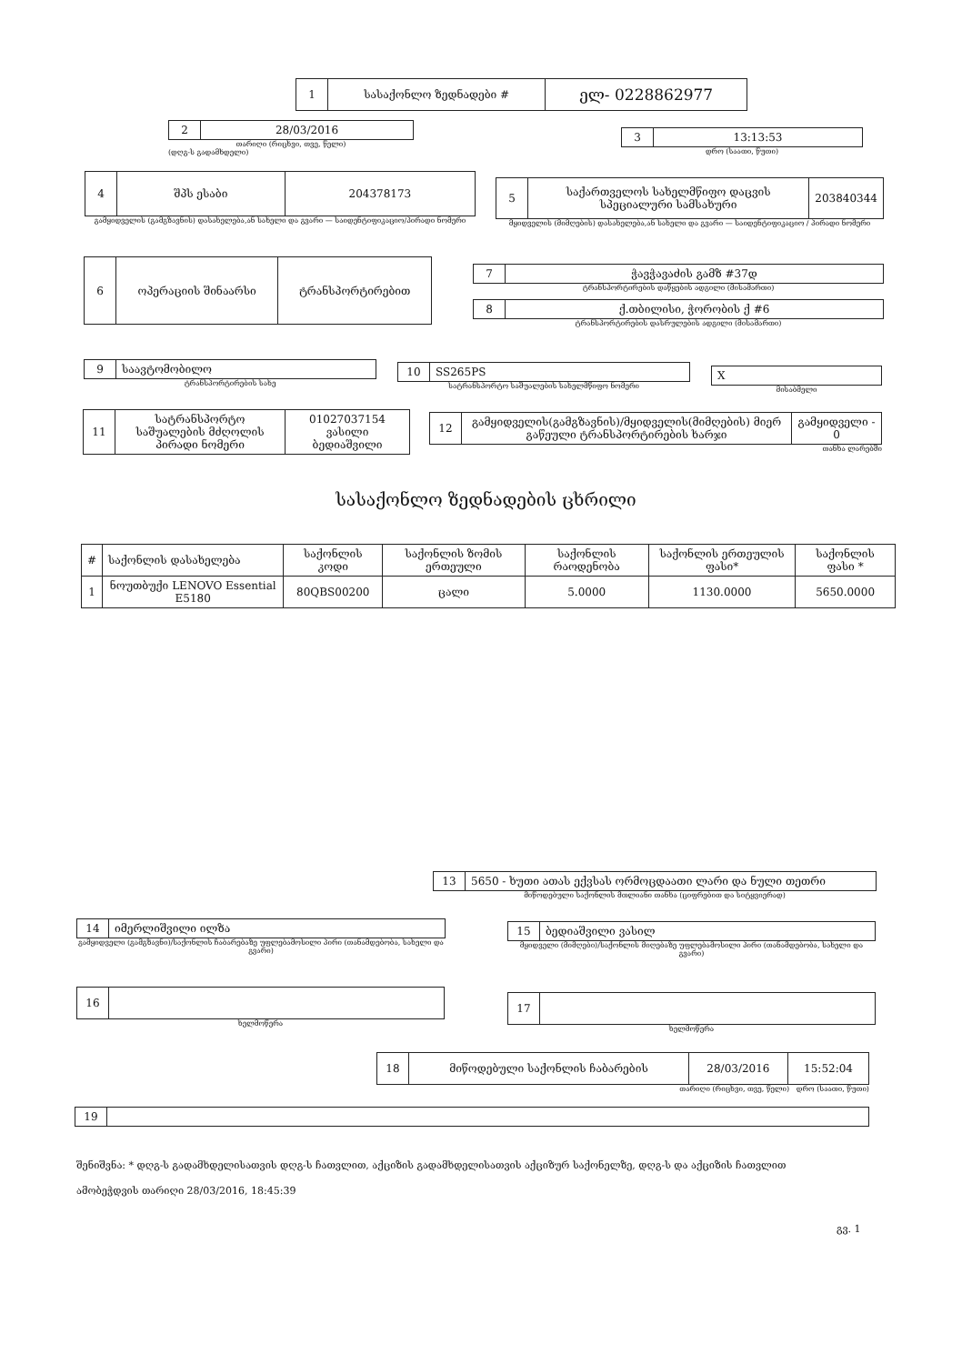| 1 | სასაქონლო ზედნადები # | ელ- 0228862977 |
| 2 | 28/03/2016 |
თარიღი (რიცხვი, თვე, წელი)
(დღგ-ს გადამხდელი)
| 3 | 13:13:53 |
დრო (საათი, წუთი)
| 4 | შპს ესაბი | 204378173 |
გამყიდველის (გამგზავნის) დასახელება,ან სახელი და გვარი — საიდენტიფიკაციო/პირადი ნომერი
| 5 | საქართველოს სახელმწიფო დაცვის სპეციალური სამსახური | 203840344 |
მყიდველის (მიმღების) დასახელება,ან სახელი და გვარი — საიდენტიფიკაციო / პირადი ნომერი
| 6 | ოპერაციის შინაარსი | ტრანსპორტირებით |
| 7 | ჭავჭავაძის გამზ #37დ |
ტრანსპორტირების დაწყების ადგილი (მისამართი)
| 8 | ქ.თბილისი, ჭორობის ქ #6 |
ტრანსპორტირების დასრულების ადგილი (მისამართი)
| 9 | საავტომობილო |
ტრანსპორტირების სახე
| 10 | SS265PS |
სატრანსპორტო საშუალების სახელმწიფო ნომერი
| X |
მისაბმელი
| 11 | სატრანსპორტო საშუალების მძღოლის პირადი ნომერი | 01027037154 ვასილი ბედიაშვილი |
| 12 | გამყიდველის(გამგზავნის)/მყიდველის(მიმღების) მიერ გაწეული ტრანსპორტირების ხარჯი | გამყიდველი - 0 |
თანხა ლარებში
სასაქონლო ზედნადების ცხრილი
| # | საქონლის დასახელება | საქონლის კოდი | საქონლის ზომის ერთეული | საქონლის რაოდენობა | საქონლის ერთეულის ფასი* | საქონლის ფასი * |
| 1 | ნოუთბუქი LENOVO Essential E5180 | 80QBS00200 | ცალი | 5.0000 | 1130.0000 | 5650.0000 |
| 13 | 5650 - ხუთი ათას ექვსას ორმოცდაათი ლარი და ნული თეთრი |
მიწოდებული საქონლის მთლიანი თანხა (ციფრებით და სიტყვიერად)
| 14 | იმერლიშვილი ილზა |
გამყიდველი (გამგზავნი)/საქონლის ჩაბარებაზე უფლებამოსილი პირი (თანამდებობა, სახელი და გვარი)
| 15 | ბედიაშვილი ვასილ |
მყიდველი (მიმღები)/საქონლის მიღებაზე უფლებამოსილი პირი (თანამდებობა, სახელი და გვარი)
| 16 | |
ხელმოწერა
| 17 | |
ხელმოწერა
| 18 | მიწოდებული საქონლის ჩაბარების | 28/03/2016 | 15:52:04 |
თარიღი (რიცხვი, თვე, წელი) დრო (საათი, წუთი)
| 19 | |
შენიშვნა: * დღგ-ს გადამხდელისათვის დღგ-ს ჩათვლით, აქციზის გადამხდელისათვის აქციზურ საქონელზე, დღგ-ს და აქციზის ჩათვლით
ამობეჭდვის თარიღი 28/03/2016, 18:45:39
გვ. 1